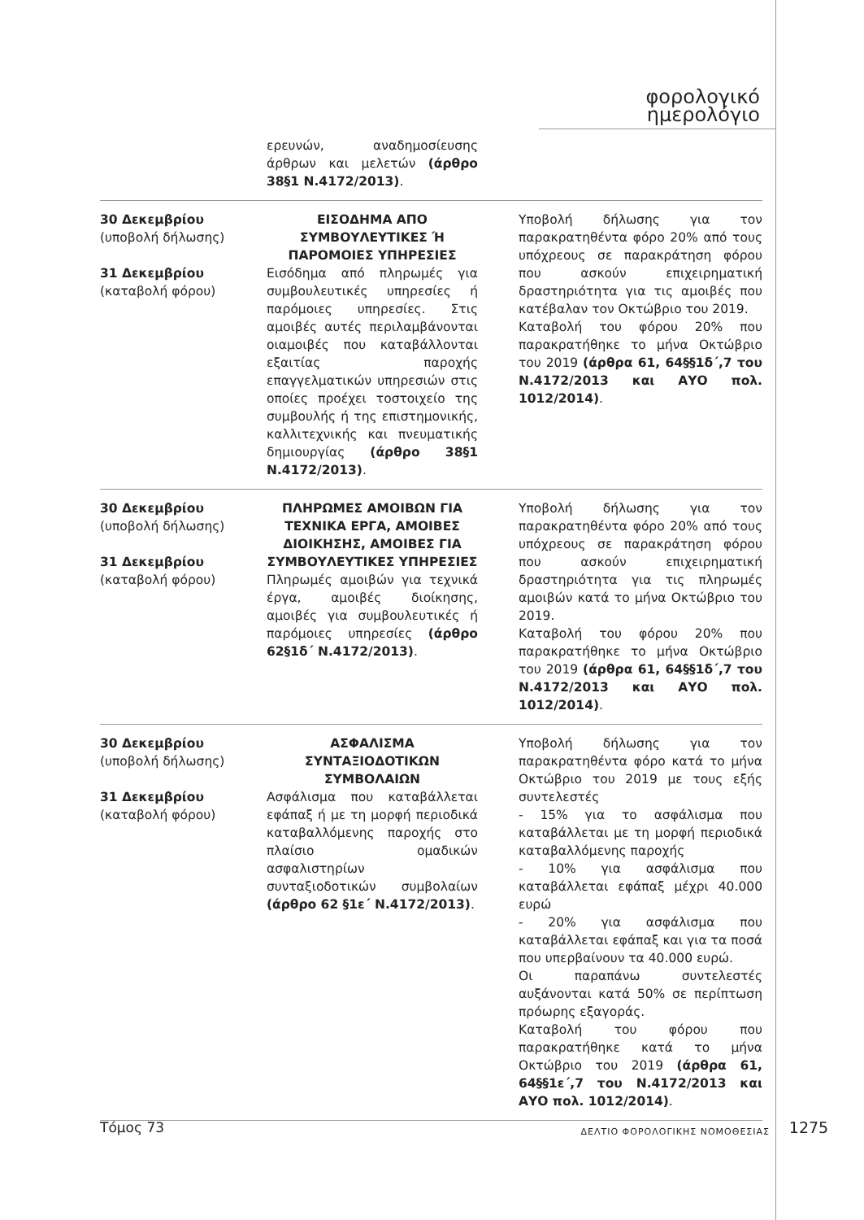φορολογικό ημερολόγιο
| | ερευνών, αναδημοσίευσης άρθρων και μελετών (άρθρο 38§1 Ν.4172/2013) . | |
| 30 Δεκεμβρίου (υποβολή δήλωσης) 31 Δεκεμβρίου (καταβολή φόρου) | ΕΙΣΟΔΗΜΑ ΑΠΟ ΣΥΜΒΟΥΛΕΥΤΙΚΕΣ Ή ΠΑΡΟΜΟΙΕΣ ΥΠΗΡΕΣΙΕΣ Εισόδημα από πληρωμές για συμβουλευτικές υπηρεσίες ή παρόμοιες υπηρεσίες. Στις αμοιβές αυτές περιλαμβάνονται οιαμοιβές που καταβάλλονται εξαιτίας παροχής επαγγελματικών υπηρεσιών στις οποίες προέχει τοστοιχείο της συμβουλής ή της επιστημονικής, καλλιτεχνικής και πνευματικής δημιουργίας (άρθρο 38§1 Ν.4172/2013) . | Υποβολή δήλωσης για τον παρακρατηθέντα φόρο 20% από τους υπόχρεους σε παρακράτηση φόρου που ασκούν επιχειρηματική δραστηριότητα για τις αμοιβές που κατέβαλαν τον Οκτώβριο του 2019. Καταβολή του φόρου 20% που παρακρατήθηκε το μήνα Οκτώβριο του 2019 (άρθρα 61, 64§§1δ΄,7 του Ν.4172/2013 και ΑΥΟ πολ. 1012/2014) . |
| 30 Δεκεμβρίου (υποβολή δήλωσης) 31 Δεκεμβρίου (καταβολή φόρου) | ΠΛΗΡΩΜΕΣ ΑΜΟΙΒΩΝ ΓΙΑ ΤΕΧΝΙΚΑ ΕΡΓΑ, ΑΜΟΙΒΕΣ ΔΙΟΙΚΗΣΗΣ, ΑΜΟΙΒΕΣ ΓΙΑ ΣΥΜΒΟΥΛΕΥΤΙΚΕΣ ΥΠΗΡΕΣΙΕΣ Πληρωμές αμοιβών για τεχνικά έργα, αμοιβές διοίκησης, αμοιβές για συμβουλευτικές ή παρόμοιες υπηρεσίες (άρθρο 62§1δ΄ Ν.4172/2013) . | Υποβολή δήλωσης για τον παρακρατηθέντα φόρο 20% από τους υπόχρεους σε παρακράτηση φόρου που ασκούν επιχειρηματική δραστηριότητα για τις πληρωμές αμοιβών κατά το μήνα Οκτώβριο του 2019. Καταβολή του φόρου 20% που παρακρατήθηκε το μήνα Οκτώβριο του 2019 (άρθρα 61, 64§§1δ΄,7 του Ν.4172/2013 και ΑΥΟ πολ. 1012/2014) . |
| 30 Δεκεμβρίου (υποβολή δήλωσης) 31 Δεκεμβρίου (καταβολή φόρου) | ΑΣΦΑΛΙΣΜΑ ΣΥΝΤΑΞΙΟΔΟΤΙΚΩΝ ΣΥΜΒΟΛΑΙΩΝ Ασφάλισμα που καταβάλλεται εφάπαξ ή με τη μορφή περιοδικά καταβαλλόμενης παροχής στο πλαίσιο ομαδικών ασφαλιστηρίων συνταξιοδοτικών συμβολαίων (άρθρο 62 §1ε΄ Ν.4172/2013) . | Υποβολή δήλωσης για τον παρακρατηθέντα φόρο κατά το μήνα Οκτώβριο του 2019 με τους εξής συντελεστές - 15% για το ασφάλισμα που καταβάλλεται με τη μορφή περιοδικά καταβαλλόμενης παροχής - 10% για ασφάλισμα που καταβάλλεται εφάπαξ μέχρι 40.000 ευρώ - 20% για ασφάλισμα που καταβάλλεται εφάπαξ και για τα ποσά που υπερβαίνουν τα 40.000 ευρώ. Οι παραπάνω συντελεστές αυξάνονται κατά 50% σε περίπτωση πρόωρης εξαγοράς. Καταβολή του φόρου που παρακρατήθηκε κατά το μήνα Οκτώβριο του 2019 (άρθρα 61, 64§§1ε΄,7 του Ν.4172/2013 και ΑΥΟ πολ. 1012/2014) . |
Τόμος 73 ΔΕΛΤΙΟ ΦΟΡΟΛΟΓΙΚΗΣ ΝΟΜΟΘΕΣΙΑΣ 1275